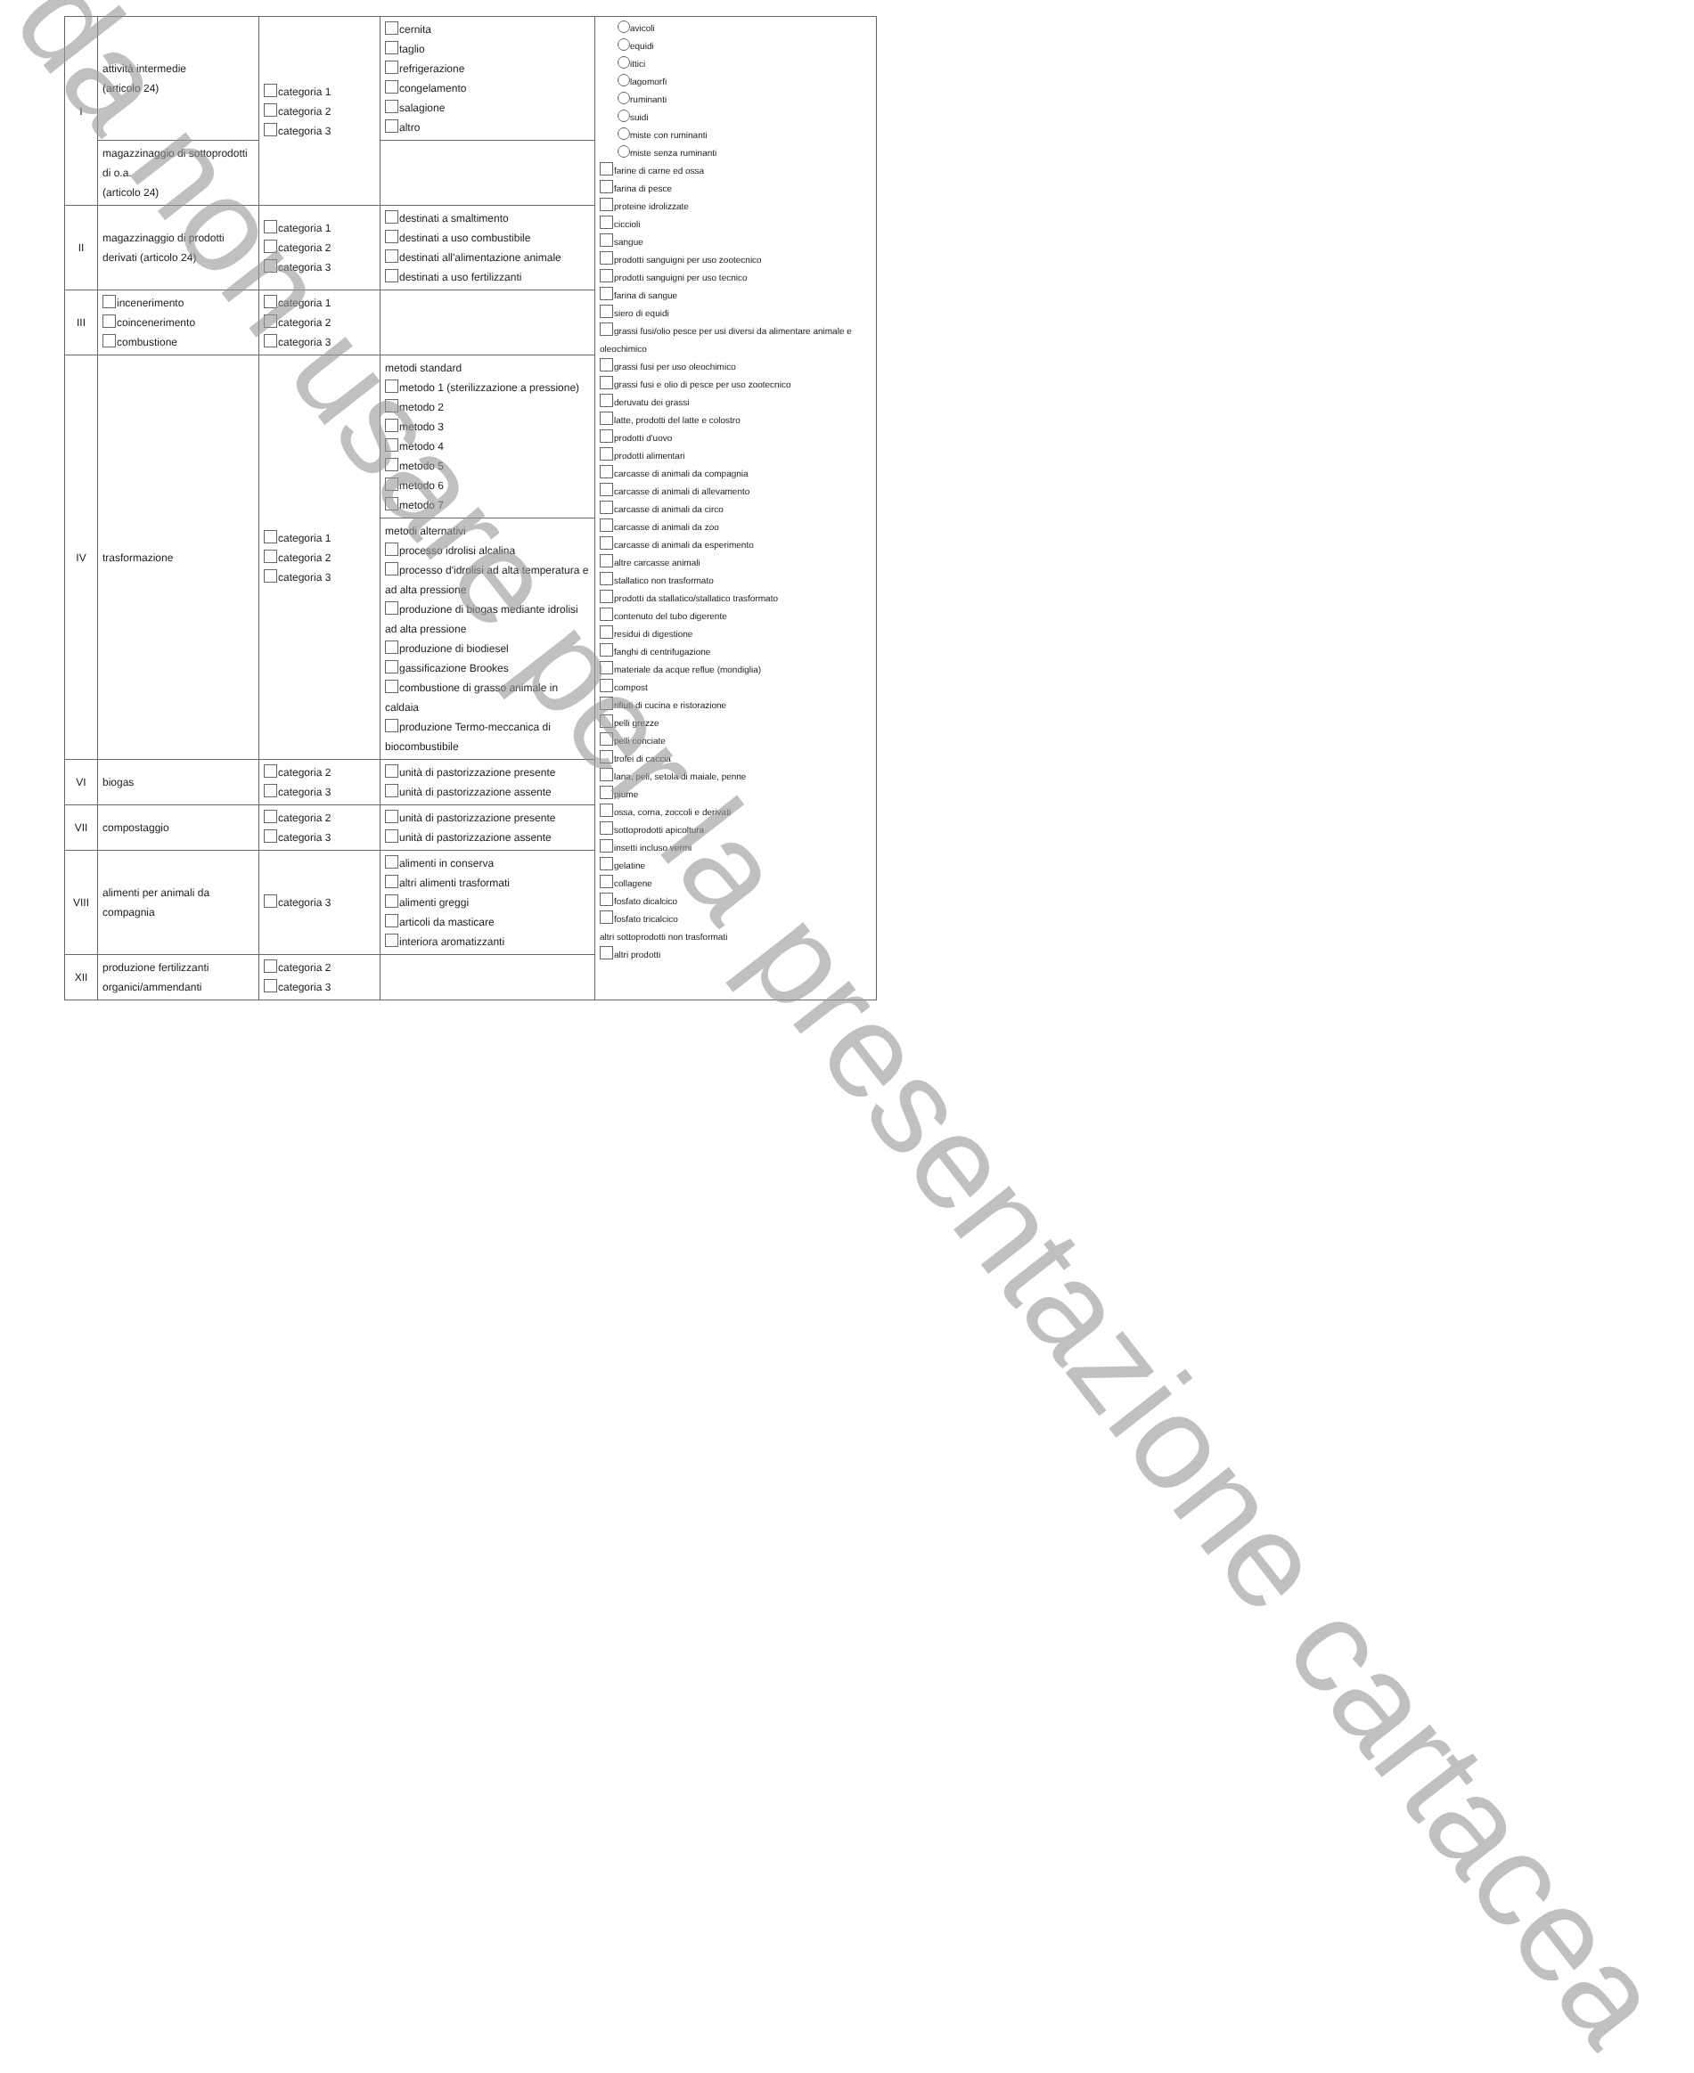| I | attività intermedie (articolo 24) | categoria 1 categoria 2 categoria 3 | cernita taglio refrigerazione congelamento salagione altro | avicoli equidi ittici lagomorfi ruminanti suidi miste con ruminanti miste senza ruminanti farine di carne ed ossa farina di pesce proteine idrolizzate ciccioli sangue prodotti sanguigni per uso zootecnico prodotti sanguigni per uso tecnico farina di sangue siero di equidi grassi fusi/olio pesce per usi diversi da alimentare animale e oleochimico grassi fusi per uso oleochimico grassi fusi e olio di pesce per uso zootecnico deruvatu dei grassi latte, prodotti del latte e colostro prodotti d'uovo prodotti alimentari carcasse di animali da compagnia carcasse di animali di allevamento carcasse di animali da circo carcasse di animali da zoo carcasse di animali da esperimento altre carcasse animali stallatico non trasformato prodotti da stallatico/stallatico trasformato contenuto del tubo digerente residui di digestione fanghi di centrifugazione materiale da acque reflue (mondiglia) compost rifiuti di cucina e ristorazione pelli grezze pelli conciate trofei di caccia lana, peli, setola di maiale, penne piume ossa, corna, zoccoli e derivati sottoprodotti apicoltura insetti incluso vermi gelatine collagene fosfato dicalcico fosfato tricalcico altri sottoprodotti non trasformati altri prodotti |
| | magazzinaggio di sottoprodotti di o.a. (articolo 24) | | | |
| II | magazzinaggio di prodotti derivati (articolo 24) | categoria 1 categoria 2 categoria 3 | destinati a smaltimento destinati a uso combustibile destinati all'alimentazione animale destinati a uso fertilizzanti | |
| III | incenerimento coincenerimento combustione | categoria 1 categoria 2 categoria 3 | | |
| IV | trasformazione | categoria 1 categoria 2 categoria 3 | metodi standard metodo 1 (sterilizzazione a pressione) metodo 2 metodo 3 metodo 4 metodo 5 metodo 6 metodo 7 | |
| | | | metodi alternativi processo idrolisi alcalina processo d'idrolisi ad alta temperatura e ad alta pressione produzione di biogas mediante idrolisi ad alta pressione produzione di biodiesel gassificazione Brookes combustione di grasso animale in caldaia produzione Termo-meccanica di biocombustibile | |
| VI | biogas | categoria 2 categoria 3 | unità di pastorizzazione presente unità di pastorizzazione assente | |
| VII | compostaggio | categoria 2 categoria 3 | unità di pastorizzazione presente unità di pastorizzazione assente | |
| VIII | alimenti per animali da compagnia | categoria 3 | alimenti in conserva altri alimenti trasformati alimenti greggi articoli da masticare interiora aromatizzanti | |
| XII | produzione fertilizzanti organici/ammendanti | categoria 2 categoria 3 | | |
da non usare per la presentazione cartacea